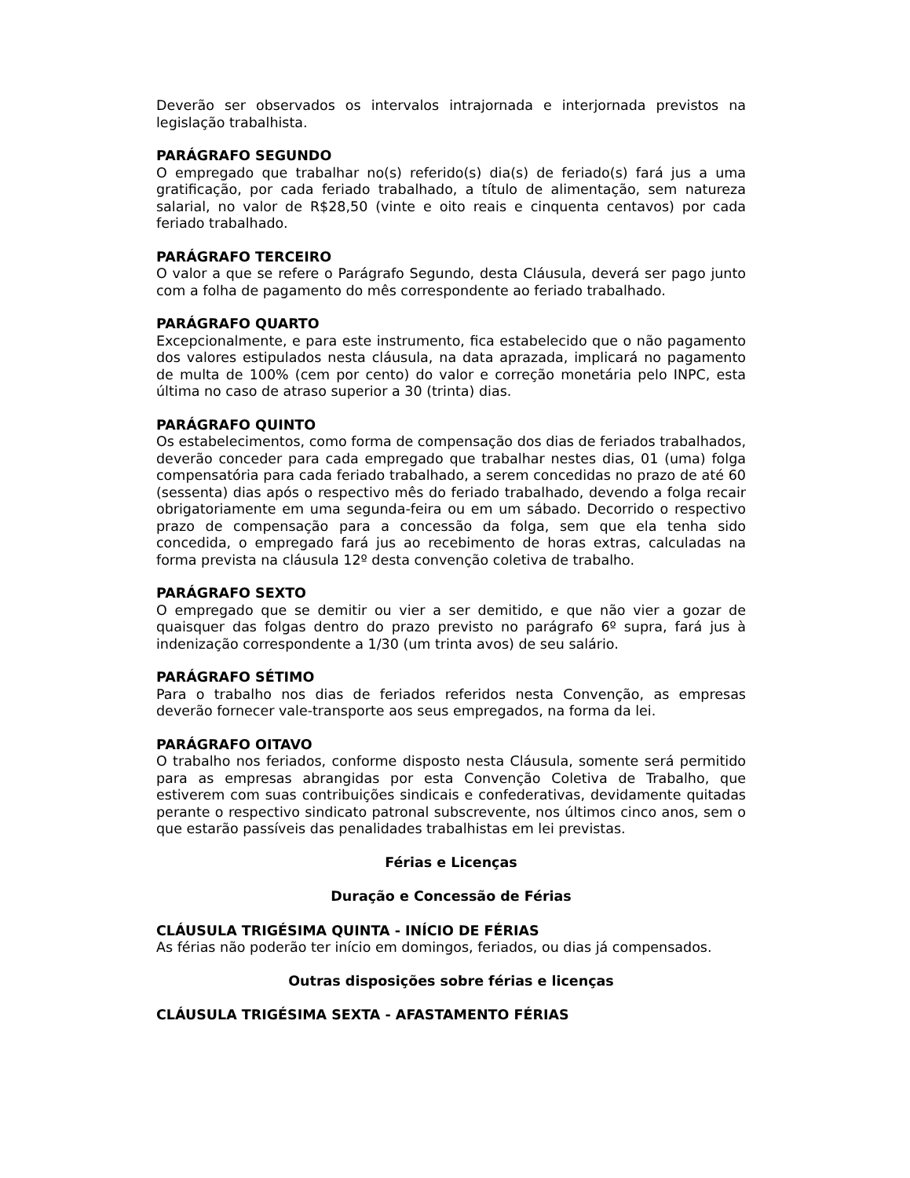Deverão ser observados os intervalos intrajornada e interjornada previstos na legislação trabalhista.
PARÁGRAFO SEGUNDO
O empregado que trabalhar no(s) referido(s) dia(s) de feriado(s) fará jus a uma gratificação, por cada feriado trabalhado, a título de alimentação, sem natureza salarial, no valor de R$28,50 (vinte e oito reais e cinquenta centavos) por cada feriado trabalhado.
PARÁGRAFO TERCEIRO
O valor a que se refere o Parágrafo Segundo, desta Cláusula, deverá ser pago junto com a folha de pagamento do mês correspondente ao feriado trabalhado.
PARÁGRAFO QUARTO
Excepcionalmente, e para este instrumento, fica estabelecido que o não pagamento dos valores estipulados nesta cláusula, na data aprazada, implicará no pagamento de multa de 100% (cem por cento) do valor e correção monetária pelo INPC, esta última no caso de atraso superior a 30 (trinta) dias.
PARÁGRAFO QUINTO
Os estabelecimentos, como forma de compensação dos dias de feriados trabalhados, deverão conceder para cada empregado que trabalhar nestes dias, 01 (uma) folga compensatória para cada feriado trabalhado, a serem concedidas no prazo de até 60 (sessenta) dias após o respectivo mês do feriado trabalhado, devendo a folga recair obrigatoriamente em uma segunda-feira ou em um sábado. Decorrido o respectivo prazo de compensação para a concessão da folga, sem que ela tenha sido concedida, o empregado fará jus ao recebimento de horas extras, calculadas na forma prevista na cláusula 12º desta convenção coletiva de trabalho.
PARÁGRAFO SEXTO
O empregado que se demitir ou vier a ser demitido, e que não vier a gozar de quaisquer das folgas dentro do prazo previsto no parágrafo 6º supra, fará jus à indenização correspondente a 1/30 (um trinta avos) de seu salário.
PARÁGRAFO SÉTIMO
Para o trabalho nos dias de feriados referidos nesta Convenção, as empresas deverão fornecer vale-transporte aos seus empregados, na forma da lei.
PARÁGRAFO OITAVO
O trabalho nos feriados, conforme disposto nesta Cláusula, somente será permitido para as empresas abrangidas por esta Convenção Coletiva de Trabalho, que estiverem com suas contribuições sindicais e confederativas, devidamente quitadas perante o respectivo sindicato patronal subscrevente, nos últimos cinco anos, sem o que estarão passíveis das penalidades trabalhistas em lei previstas.
Férias e Licenças
Duração e Concessão de Férias
CLÁUSULA TRIGÉSIMA QUINTA - INÍCIO DE FÉRIAS
As férias não poderão ter início em domingos, feriados, ou dias já compensados.
Outras disposições sobre férias e licenças
CLÁUSULA TRIGÉSIMA SEXTA - AFASTAMENTO FÉRIAS